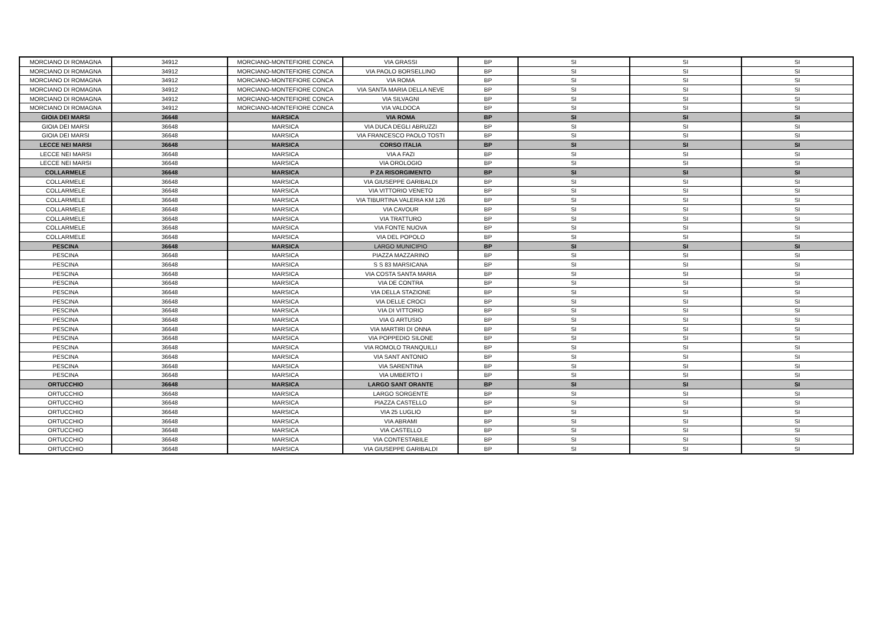| MORCIANO DI ROMAGNA | 34912 | MORCIANO-MONTEFIORE CONCA | VIA GRASSI | BP | SI | SI | SI |
| MORCIANO DI ROMAGNA | 34912 | MORCIANO-MONTEFIORE CONCA | VIA PAOLO BORSELLINO | BP | SI | SI | SI |
| MORCIANO DI ROMAGNA | 34912 | MORCIANO-MONTEFIORE CONCA | VIA ROMA | BP | SI | SI | SI |
| MORCIANO DI ROMAGNA | 34912 | MORCIANO-MONTEFIORE CONCA | VIA SANTA MARIA DELLA NEVE | BP | SI | SI | SI |
| MORCIANO DI ROMAGNA | 34912 | MORCIANO-MONTEFIORE CONCA | VIA SILVAGNI | BP | SI | SI | SI |
| MORCIANO DI ROMAGNA | 34912 | MORCIANO-MONTEFIORE CONCA | VIA VALDOCA | BP | SI | SI | SI |
| GIOIA DEI MARSI | 36648 | MARSICA | VIA ROMA | BP | SI | SI | SI |
| GIOIA DEI MARSI | 36648 | MARSICA | VIA DUCA DEGLI ABRUZZI | BP | SI | SI | SI |
| GIOIA DEI MARSI | 36648 | MARSICA | VIA FRANCESCO PAOLO TOSTI | BP | SI | SI | SI |
| LECCE NEI MARSI | 36648 | MARSICA | CORSO ITALIA | BP | SI | SI | SI |
| LECCE NEI MARSI | 36648 | MARSICA | VIA A FAZI | BP | SI | SI | SI |
| LECCE NEI MARSI | 36648 | MARSICA | VIA OROLOGIO | BP | SI | SI | SI |
| COLLARMELE | 36648 | MARSICA | P ZA RISORGIMENTO | BP | SI | SI | SI |
| COLLARMELE | 36648 | MARSICA | VIA GIUSEPPE GARIBALDI | BP | SI | SI | SI |
| COLLARMELE | 36648 | MARSICA | VIA VITTORIO VENETO | BP | SI | SI | SI |
| COLLARMELE | 36648 | MARSICA | VIA TIBURTINA VALERIA KM 126 | BP | SI | SI | SI |
| COLLARMELE | 36648 | MARSICA | VIA CAVOUR | BP | SI | SI | SI |
| COLLARMELE | 36648 | MARSICA | VIA TRATTURO | BP | SI | SI | SI |
| COLLARMELE | 36648 | MARSICA | VIA FONTE NUOVA | BP | SI | SI | SI |
| COLLARMELE | 36648 | MARSICA | VIA DEL POPOLO | BP | SI | SI | SI |
| PESCINA | 36648 | MARSICA | LARGO MUNICIPIO | BP | SI | SI | SI |
| PESCINA | 36648 | MARSICA | PIAZZA MAZZARINO | BP | SI | SI | SI |
| PESCINA | 36648 | MARSICA | S S 83 MARSICANA | BP | SI | SI | SI |
| PESCINA | 36648 | MARSICA | VIA COSTA SANTA MARIA | BP | SI | SI | SI |
| PESCINA | 36648 | MARSICA | VIA DE CONTRA | BP | SI | SI | SI |
| PESCINA | 36648 | MARSICA | VIA DELLA STAZIONE | BP | SI | SI | SI |
| PESCINA | 36648 | MARSICA | VIA DELLE CROCI | BP | SI | SI | SI |
| PESCINA | 36648 | MARSICA | VIA DI VITTORIO | BP | SI | SI | SI |
| PESCINA | 36648 | MARSICA | VIA G ARTUSIO | BP | SI | SI | SI |
| PESCINA | 36648 | MARSICA | VIA MARTIRI DI ONNA | BP | SI | SI | SI |
| PESCINA | 36648 | MARSICA | VIA POPPEDIO SILONE | BP | SI | SI | SI |
| PESCINA | 36648 | MARSICA | VIA ROMOLO TRANQUILLI | BP | SI | SI | SI |
| PESCINA | 36648 | MARSICA | VIA SANT ANTONIO | BP | SI | SI | SI |
| PESCINA | 36648 | MARSICA | VIA SARENTINA | BP | SI | SI | SI |
| PESCINA | 36648 | MARSICA | VIA UMBERTO I | BP | SI | SI | SI |
| ORTUCCHIO | 36648 | MARSICA | LARGO SANT ORANTE | BP | SI | SI | SI |
| ORTUCCHIO | 36648 | MARSICA | LARGO SORGENTE | BP | SI | SI | SI |
| ORTUCCHIO | 36648 | MARSICA | PIAZZA CASTELLO | BP | SI | SI | SI |
| ORTUCCHIO | 36648 | MARSICA | VIA 25 LUGLIO | BP | SI | SI | SI |
| ORTUCCHIO | 36648 | MARSICA | VIA ABRAMI | BP | SI | SI | SI |
| ORTUCCHIO | 36648 | MARSICA | VIA CASTELLO | BP | SI | SI | SI |
| ORTUCCHIO | 36648 | MARSICA | VIA CONTESTABILE | BP | SI | SI | SI |
| ORTUCCHIO | 36648 | MARSICA | VIA GIUSEPPE GARIBALDI | BP | SI | SI | SI |